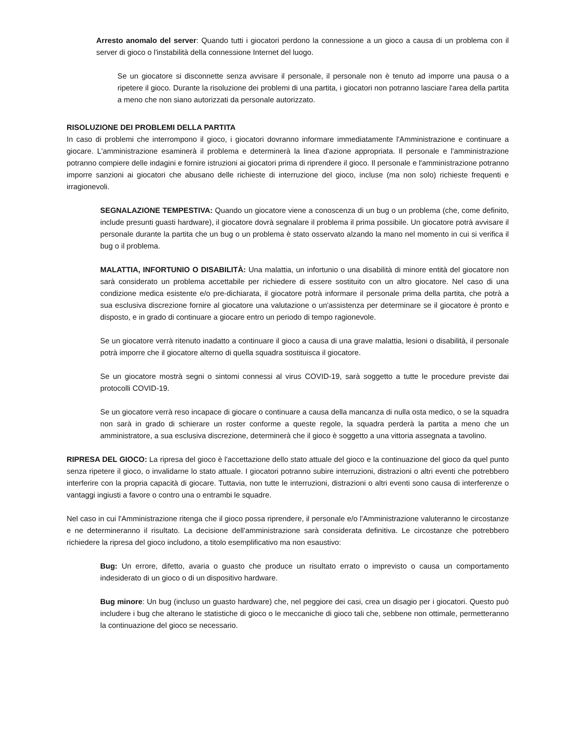Arresto anomalo del server: Quando tutti i giocatori perdono la connessione a un gioco a causa di un problema con il server di gioco o l'instabilità della connessione Internet del luogo.
Se un giocatore si disconnette senza avvisare il personale, il personale non è tenuto ad imporre una pausa o a ripetere il gioco. Durante la risoluzione dei problemi di una partita, i giocatori non potranno lasciare l'area della partita a meno che non siano autorizzati da personale autorizzato.
RISOLUZIONE DEI PROBLEMI DELLA PARTITA
In caso di problemi che interrompono il gioco, i giocatori dovranno informare immediatamente l'Amministrazione e continuare a giocare. L'amministrazione esaminerà il problema e determinerà la linea d'azione appropriata. Il personale e l'amministrazione potranno compiere delle indagini e fornire istruzioni ai giocatori prima di riprendere il gioco. Il personale e l'amministrazione potranno imporre sanzioni ai giocatori che abusano delle richieste di interruzione del gioco, incluse (ma non solo) richieste frequenti e irragionevoli.
SEGNALAZIONE TEMPESTIVA: Quando un giocatore viene a conoscenza di un bug o un problema (che, come definito, include presunti guasti hardware), il giocatore dovrà segnalare il problema il prima possibile. Un giocatore potrà avvisare il personale durante la partita che un bug o un problema è stato osservato alzando la mano nel momento in cui si verifica il bug o il problema.
MALATTIA, INFORTUNIO O DISABILITÀ: Una malattia, un infortunio o una disabilità di minore entità del giocatore non sarà considerato un problema accettabile per richiedere di essere sostituito con un altro giocatore. Nel caso di una condizione medica esistente e/o pre-dichiarata, il giocatore potrà informare il personale prima della partita, che potrà a sua esclusiva discrezione fornire al giocatore una valutazione o un'assistenza per determinare se il giocatore è pronto e disposto, e in grado di continuare a giocare entro un periodo di tempo ragionevole.
Se un giocatore verrà ritenuto inadatto a continuare il gioco a causa di una grave malattia, lesioni o disabilità, il personale potrà imporre che il giocatore alterno di quella squadra sostituisca il giocatore.
Se un giocatore mostrà segni o sintomi connessi al virus COVID-19, sarà soggetto a tutte le procedure previste dai protocolli COVID-19.
Se un giocatore verrà reso incapace di giocare o continuare a causa della mancanza di nulla osta medico, o se la squadra non sarà in grado di schierare un roster conforme a queste regole, la squadra perderà la partita a meno che un amministratore, a sua esclusiva discrezione, determinerà che il gioco è soggetto a una vittoria assegnata a tavolino.
RIPRESA DEL GIOCO: La ripresa del gioco è l'accettazione dello stato attuale del gioco e la continuazione del gioco da quel punto senza ripetere il gioco, o invalidarne lo stato attuale. I giocatori potranno subire interruzioni, distrazioni o altri eventi che potrebbero interferire con la propria capacità di giocare. Tuttavia, non tutte le interruzioni, distrazioni o altri eventi sono causa di interferenze o vantaggi ingiusti a favore o contro una o entrambi le squadre.
Nel caso in cui l'Amministrazione ritenga che il gioco possa riprendere, il personale e/o l'Amministrazione valuteranno le circostanze e ne determineranno il risultato. La decisione dell'amministrazione sarà considerata definitiva. Le circostanze che potrebbero richiedere la ripresa del gioco includono, a titolo esemplificativo ma non esaustivo:
Bug: Un errore, difetto, avaria o guasto che produce un risultato errato o imprevisto o causa un comportamento indesiderato di un gioco o di un dispositivo hardware.
Bug minore: Un bug (incluso un guasto hardware) che, nel peggiore dei casi, crea un disagio per i giocatori. Questo può includere i bug che alterano le statistiche di gioco o le meccaniche di gioco tali che, sebbene non ottimale, permetteranno la continuazione del gioco se necessario.